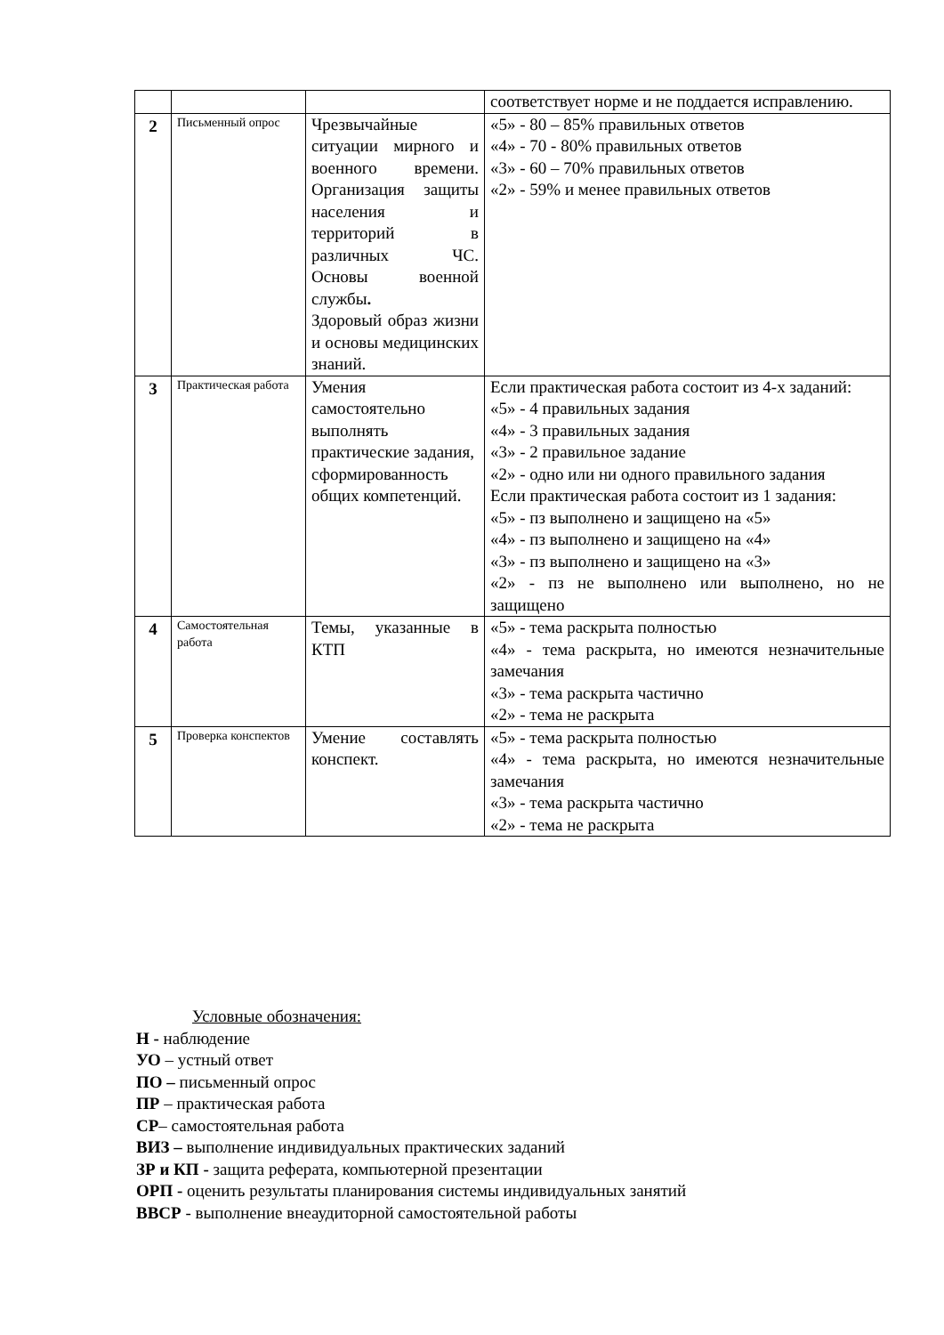| | | | соответствует норме и не поддается исправлению. |
| 2 | Письменный опрос | Чрезвычайные ситуации мирного и военного времени. Организация защиты населения и территорий в различных ЧС. Основы военной службы . Здоровый образ жизни и основы медицинских знаний. | «5» - 80 – 85% правильных ответов «4» - 70 - 80% правильных ответов «3» - 60 – 70% правильных ответов «2» - 59% и менее правильных ответов |
| 3 | Практическая работа | Умения самостоятельно выполнять практические задания, сформированность общих компетенций. | Если практическая работа состоит из 4-х заданий: «5» - 4 правильных задания «4» - 3 правильных задания «3» - 2 правильное задание «2» - одно или ни одного правильного задания Если практическая работа состоит из 1 задания: «5» - пз выполнено и защищено на «5» «4» - пз выполнено и защищено на «4» «3» - пз выполнено и защищено на «3» «2» - пз не выполнено или выполнено, но не защищено |
| 4 | Самостоятельная работа | Темы, указанные в КТП | «5» - тема раскрыта полностью «4» - тема раскрыта, но имеются незначительные замечания «3» - тема раскрыта частично «2» - тема не раскрыта |
| 5 | Проверка конспектов | Умение составлять конспект. | «5» - тема раскрыта полностью «4» - тема раскрыта, но имеются незначительные замечания «3» - тема раскрыта частично «2» - тема не раскрыта |
Условные обозначения:
Н - наблюдение
УО – устный ответ
ПО – письменный опрос
ПР – практическая работа
СР– самостоятельная работа
ВИЗ – выполнение индивидуальных практических заданий
ЗР и КП - защита реферата, компьютерной презентации
ОРП - оценить результаты планирования системы индивидуальных занятий
ВВСР - выполнение внеаудиторной самостоятельной работы